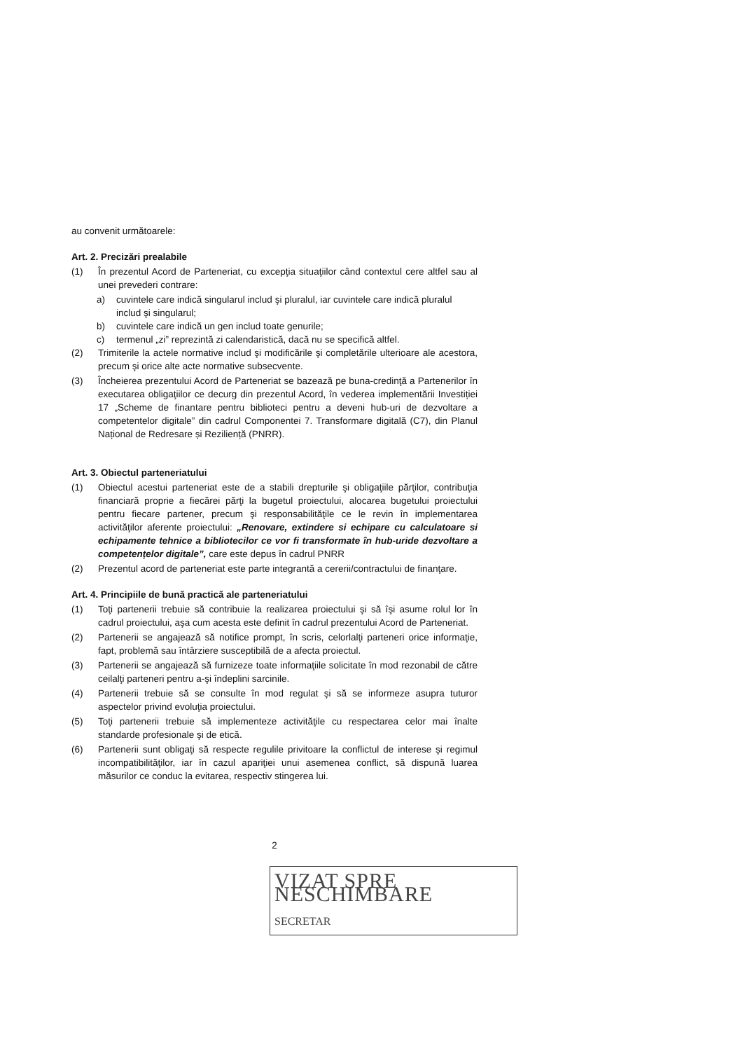au convenit următoarele:
Art. 2. Precizări prealabile
(1) În prezentul Acord de Parteneriat, cu excepţia situaţiilor când contextul cere altfel sau al unei prevederi contrare:
a) cuvintele care indică singularul includ şi pluralul, iar cuvintele care indică pluralul includ şi singularul;
b) cuvintele care indică un gen includ toate genurile;
c) termenul „zi” reprezintă zi calendaristică, dacă nu se specifică altfel.
(2) Trimiterile la actele normative includ şi modificările şi completările ulterioare ale acestora, precum şi orice alte acte normative subsecvente.
(3) Încheierea prezentului Acord de Parteneriat se bazează pe buna-credinţă a Partenerilor în executarea obligaţiilor ce decurg din prezentul Acord, în vederea implementării Investiției 17 „Scheme de finantare pentru biblioteci pentru a deveni hub-uri de dezvoltare a competentelor digitale” din cadrul Componentei 7. Transformare digitală (C7), din Planul Național de Redresare și Reziliență (PNRR).
Art. 3. Obiectul parteneriatului
(1) Obiectul acestui parteneriat este de a stabili drepturile şi obligaţiile părţilor, contribuţia financiară proprie a fiecărei părţi la bugetul proiectului, alocarea bugetului proiectului pentru fiecare partener, precum şi responsabilităţile ce le revin în implementarea activităţilor aferente proiectului: „Renovare, extindere si echipare cu calculatoare si echipamente tehnice a bibliotecilor ce vor fi transformate în hub-uride dezvoltare a competențelor digitale”, care este depus în cadrul PNRR
(2) Prezentul acord de parteneriat este parte integrantă a cererii/contractului de finanţare.
Art. 4. Principiile de bună practică ale parteneriatului
(1) Toţi partenerii trebuie să contribuie la realizarea proiectului şi să îşi asume rolul lor în cadrul proiectului, aşa cum acesta este definit în cadrul prezentului Acord de Parteneriat.
(2) Partenerii se angajează să notifice prompt, în scris, celorlalţi parteneri orice informaţie, fapt, problemă sau întârziere susceptibilă de a afecta proiectul.
(3) Partenerii se angajează să furnizeze toate informaţiile solicitate în mod rezonabil de către ceilalţi parteneri pentru a-şi îndeplini sarcinile.
(4) Partenerii trebuie să se consulte în mod regulat şi să se informeze asupra tuturor aspectelor privind evoluţia proiectului.
(5) Toţi partenerii trebuie să implementeze activităţile cu respectarea celor mai înalte standarde profesionale şi de etică.
(6) Partenerii sunt obligaţi să respecte regulile privitoare la conflictul de interese şi regimul incompatibilităţilor, iar în cazul apariţiei unui asemenea conflict, să dispună luarea măsurilor ce conduc la evitarea, respectiv stingerea lui.
2
VIZAT SPRE NESCHIMBARE
SECRETAR